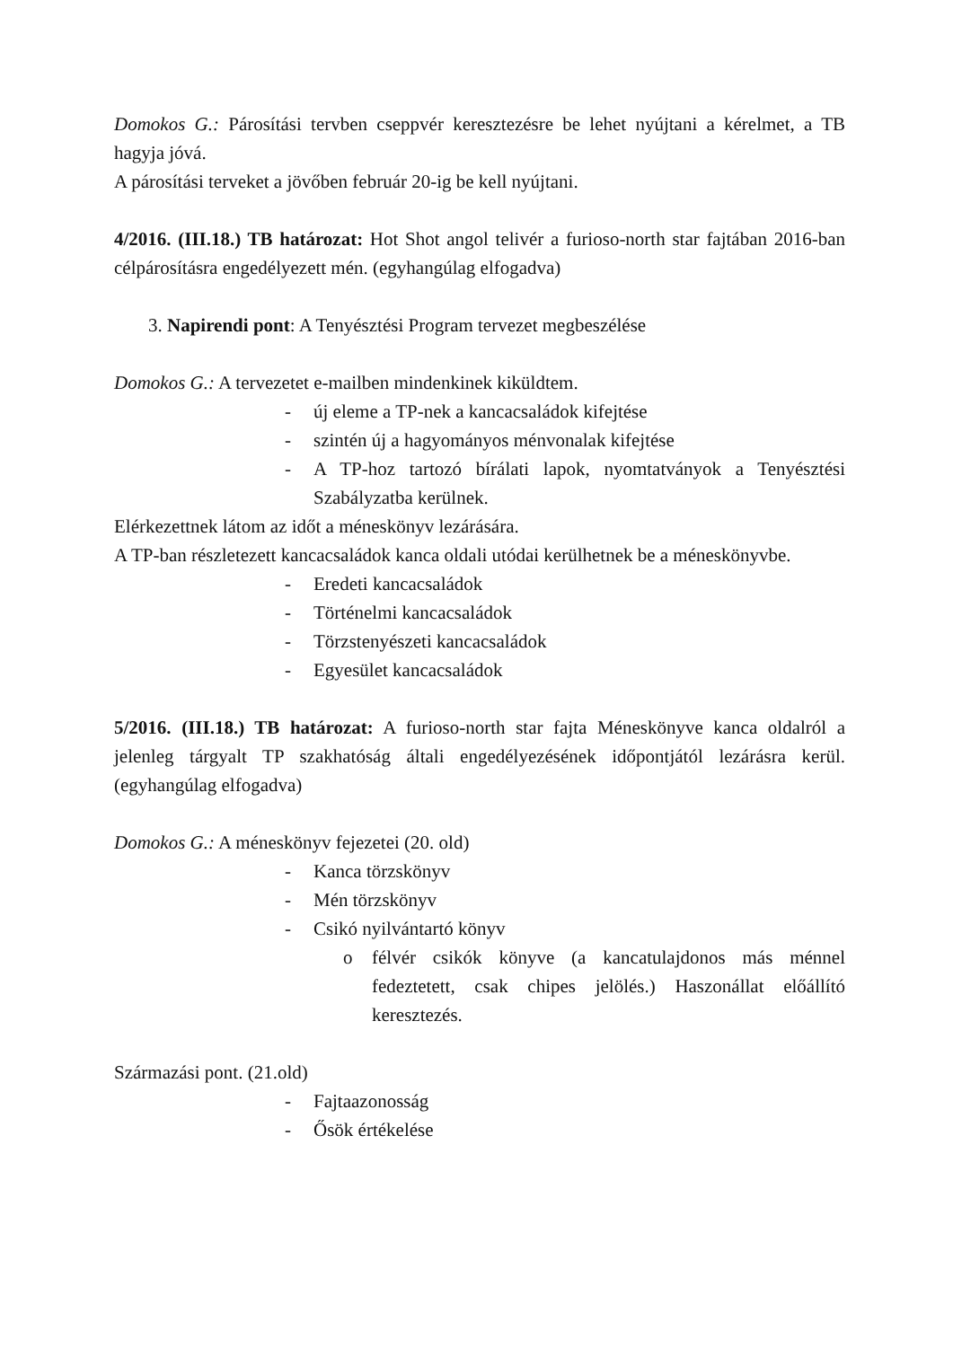Domokos G.: Párosítási tervben cseppvér keresztezésre be lehet nyújtani a kérelmet, a TB hagyja jóvá.
A párosítási terveket a jövőben február 20-ig be kell nyújtani.
4/2016. (III.18.) TB határozat: Hot Shot angol telivér a furioso-north star fajtában 2016-ban célpárosításra engedélyezett mén. (egyhangúlag elfogadva)
3. Napirendi pont: A Tenyésztési Program tervezet megbeszélése
Domokos G.: A tervezetet e-mailben mindenkinek kiküldtem.
- új eleme a TP-nek a kancacsaládok kifejtése
- szintén új a hagyományos ménvonalak kifejtése
- A TP-hoz tartozó bírálati lapok, nyomtatványok a Tenyésztési Szabályzatba kerülnek.
Elérkezettnek látom az időt a méneskönyv lezárására.
A TP-ban részletezett kancacsaládok kanca oldali utódai kerülhetnek be a méneskönyvbe.
- Eredeti kancacsaládok
- Történelmi kancacsaládok
- Törzstenyészeti kancacsaládok
- Egyesület kancacsaládok
5/2016. (III.18.) TB határozat: A furioso-north star fajta Méneskönyve kanca oldalról a jelenleg tárgyalt TP szakhatóság általi engedélyezésének időpontjától lezárásra kerül. (egyhangúlag elfogadva)
Domokos G.: A méneskönyv fejezetei (20. old)
- Kanca törzskönyv
- Mén törzskönyv
- Csikó nyilvántartó könyv
o félvér csikók könyve (a kancatulajdonos más ménnel fedeztetett, csak chipes jelölés.) Haszonállat előállító keresztezés.
Származási pont. (21.old)
- Fajtaazonosság
- Ősök értékelése